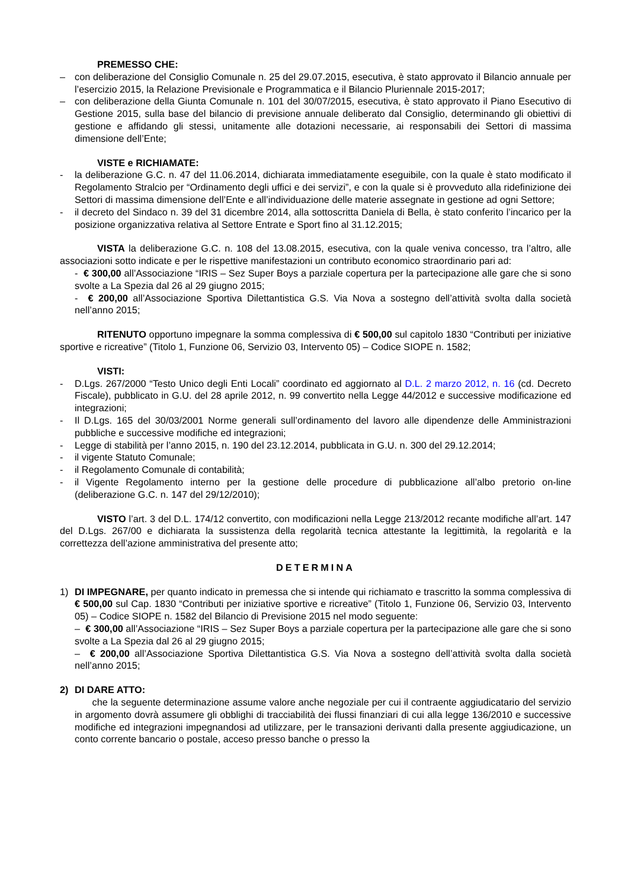PREMESSO CHE:
– con deliberazione del Consiglio Comunale n. 25 del 29.07.2015, esecutiva, è stato approvato il Bilancio annuale per l’esercizio 2015, la Relazione Previsionale e Programmatica e il Bilancio Pluriennale 2015-2017;
– con deliberazione della Giunta Comunale n. 101 del 30/07/2015, esecutiva, è stato approvato il Piano Esecutivo di Gestione 2015, sulla base del bilancio di previsione annuale deliberato dal Consiglio, determinando gli obiettivi di gestione e affidando gli stessi, unitamente alle dotazioni necessarie, ai responsabili dei Settori di massima dimensione dell’Ente;
VISTE e RICHIAMATE:
- la deliberazione G.C. n. 47 del 11.06.2014, dichiarata immediatamente eseguibile, con la quale è stato modificato il Regolamento Stralcio per “Ordinamento degli uffici e dei servizi”, e con la quale si è provveduto alla ridefinizione dei Settori di massima dimensione dell’Ente e all’individuazione delle materie assegnate in gestione ad ogni Settore;
- il decreto del Sindaco n. 39 del 31 dicembre 2014, alla sottoscritta Daniela di Bella, è stato conferito l’incarico per la posizione organizzativa relativa al Settore Entrate e Sport fino al 31.12.2015;
VISTA la deliberazione G.C. n. 108 del 13.08.2015, esecutiva, con la quale veniva concesso, tra l’altro, alle associazioni sotto indicate e per le rispettive manifestazioni un contributo economico straordinario pari ad:
- € 300,00 all’Associazione “IRIS – Sez Super Boys a parziale copertura per la partecipazione alle gare che si sono svolte a La Spezia dal 26 al 29 giugno 2015;
- € 200,00 all’Associazione Sportiva Dilettantistica G.S. Via Nova a sostegno dell’attività svolta dalla società nell’anno 2015;
RITENUTO opportuno impegnare la somma complessiva di € 500,00 sul capitolo 1830 “Contributi per iniziative sportive e ricreative” (Titolo 1, Funzione 06, Servizio 03, Intervento 05) – Codice SIOPE n. 1582;
VISTI:
- D.Lgs. 267/2000 “Testo Unico degli Enti Locali” coordinato ed aggiornato al D.L. 2 marzo 2012, n. 16 (cd. Decreto Fiscale), pubblicato in G.U. del 28 aprile 2012, n. 99 convertito nella Legge 44/2012 e successive modificazione ed integrazioni;
- Il D.Lgs. 165 del 30/03/2001 Norme generali sull’ordinamento del lavoro alle dipendenze delle Amministrazioni pubbliche e successive modifiche ed integrazioni;
- Legge di stabilità per l’anno 2015, n. 190 del 23.12.2014, pubblicata in G.U. n. 300 del 29.12.2014;
- il vigente Statuto Comunale;
- il Regolamento Comunale di contabilità;
- il Vigente Regolamento interno per la gestione delle procedure di pubblicazione all’albo pretorio on-line (deliberazione G.C. n. 147 del 29/12/2010);
VISTO l’art. 3 del D.L. 174/12 convertito, con modificazioni nella Legge 213/2012 recante modifiche all’art. 147 del D.Lgs. 267/00 e dichiarata la sussistenza della regolarità tecnica attestante la legittimità, la regolarità e la correttezza dell’azione amministrativa del presente atto;
DETERMINA
1) DI IMPEGNARE, per quanto indicato in premessa che si intende qui richiamato e trascritto la somma complessiva di € 500,00 sul Cap. 1830 “Contributi per iniziative sportive e ricreative” (Titolo 1, Funzione 06, Servizio 03, Intervento 05) – Codice SIOPE n. 1582 del Bilancio di Previsione 2015 nel modo seguente:
– € 300,00 all’Associazione “IRIS – Sez Super Boys a parziale copertura per la partecipazione alle gare che si sono svolte a La Spezia dal 26 al 29 giugno 2015;
– € 200,00 all’Associazione Sportiva Dilettantistica G.S. Via Nova a sostegno dell’attività svolta dalla società nell’anno 2015;
2) DI DARE ATTO:
che la seguente determinazione assume valore anche negoziale per cui il contraente aggiudicatario del servizio in argomento dovrà assumere gli obblighi di tracciabilità dei flussi finanziari di cui alla legge 136/2010 e successive modifiche ed integrazioni impegnandosi ad utilizzare, per le transazioni derivanti dalla presente aggiudicazione, un conto corrente bancario o postale, acceso presso banche o presso la